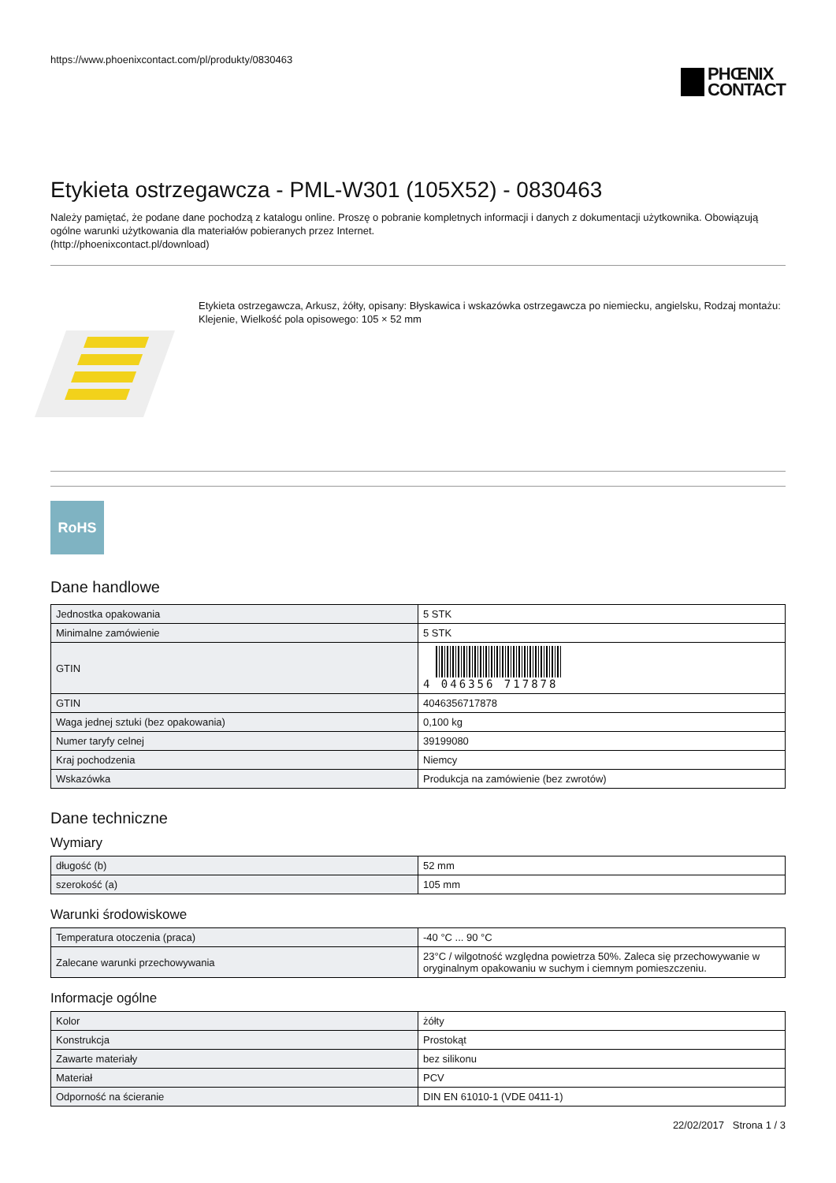https://www.phoenixcontact.com/pl/produkty/0830463
PHŒNIX
CONTACT
Etykieta ostrzegawcza - PML-W301 (105X52) - 0830463
Należy pamiętać, że podane dane pochodzą z katalogu online. Proszę o pobranie kompletnych informacji i danych z dokumentacji użytkownika. Obowiązują ogólne warunki użytkowania dla materiałów pobieranych przez Internet.
(http://phoenixcontact.pl/download)
Etykieta ostrzegawcza, Arkusz, żółty, opisany: Błyskawica i wskazówka ostrzegawcza po niemiecku, angielsku, Rodzaj montażu: Klejenie, Wielkość pola opisowego: 105 × 52 mm
RoHS
Dane handlowe
| Jednostka opakowania | 5 STK |
| Minimalne zamówienie | 5 STK |
| GTIN | 4 046356 717878 |
| GTIN | 4046356717878 |
| Waga jednej sztuki (bez opakowania) | 0,100 kg |
| Numer taryfy celnej | 39199080 |
| Kraj pochodzenia | Niemcy |
| Wskazówka | Produkcja na zamówienie (bez zwrotów) |
Dane techniczne
Wymiary
| długość (b) | 52 mm |
| szerokość (a) | 105 mm |
Warunki środowiskowe
| Temperatura otoczenia (praca) | -40 °C ... 90 °C |
| Zalecane warunki przechowywania | 23°C / wilgotność względna powietrza 50%. Zaleca się przechowywanie w oryginalnym opakowaniu w suchym i ciemnym pomieszczeniu. |
Informacje ogólne
| Kolor | żółty |
| Konstrukcja | Prostokąt |
| Zawarte materiały | bez silikonu |
| Materiał | PCV |
| Odporność na ścieranie | DIN EN 61010-1 (VDE 0411-1) |
22/02/2017 Strona 1 / 3